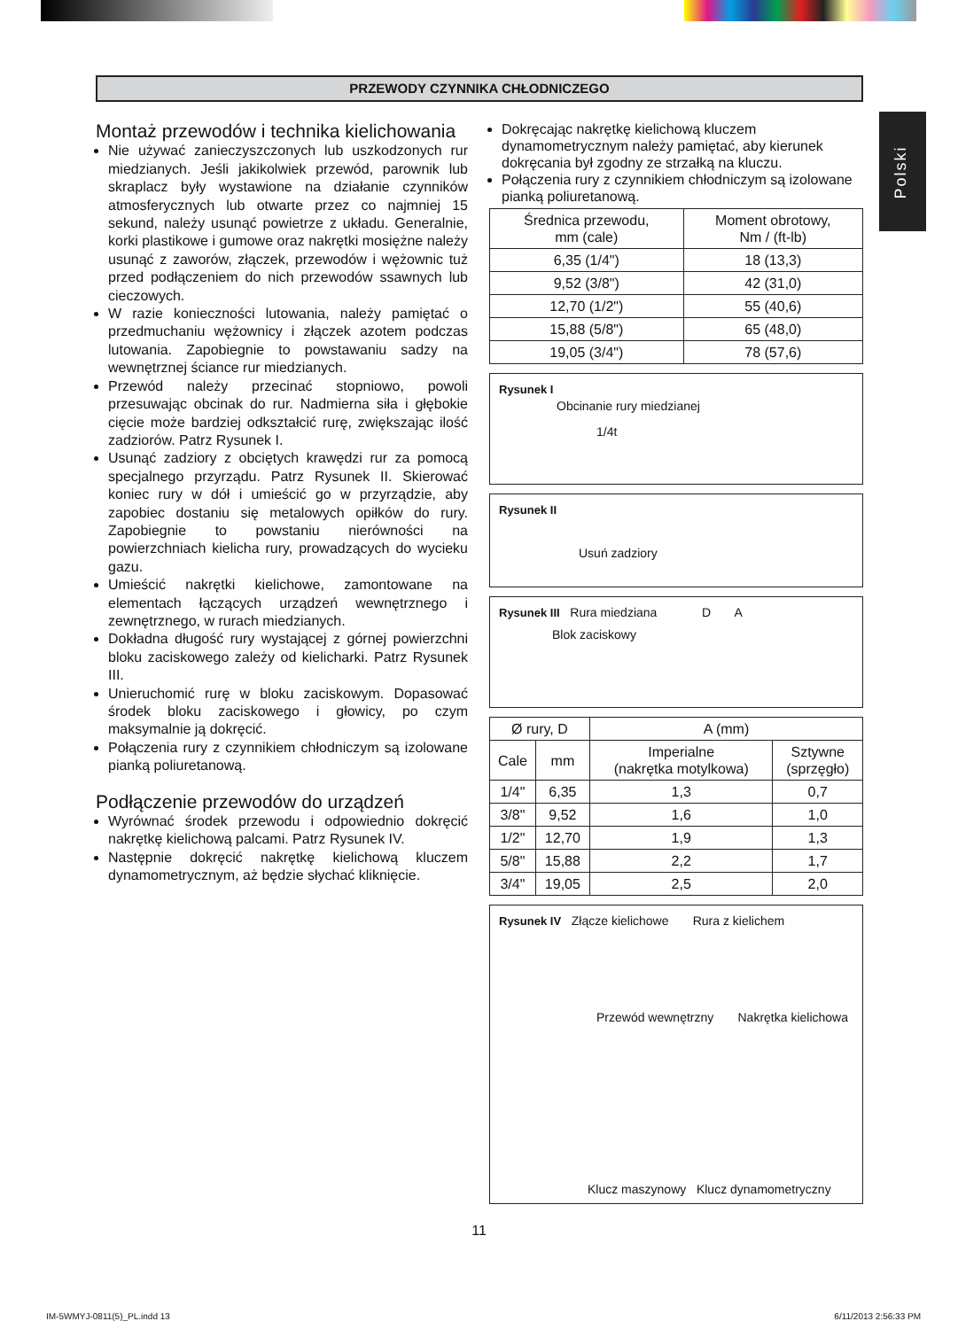PRZEWODY CZYNNIKA CHŁODNICZEGO
Polski
Montaż przewodów i technika kielichowania
Nie używać zanieczyszczonych lub uszkodzonych rur miedzianych. Jeśli jakikolwiek przewód, parownik lub skraplacz były wystawione na działanie czynników atmosferycznych lub otwarte przez co najmniej 15 sekund, należy usunąć powietrze z układu. Generalnie, korki plastikowe i gumowe oraz nakrętki mosiężne należy usunąć z zaworów, złączek, przewodów i wężownic tuż przed podłączeniem do nich przewodów ssawnych lub cieczowych.
W razie konieczności lutowania, należy pamiętać o przedmuchaniu wężownicy i złączek azotem podczas lutowania. Zapobiegnie to powstawaniu sadzy na wewnętrznej ściance rur miedzianych.
Przewód należy przecinać stopniowo, powoli przesuwając obcinak do rur. Nadmierna siła i głębokie cięcie może bardziej odkształcić rurę, zwiększając ilość zadziorów. Patrz Rysunek I.
Usunąć zadziory z obciętych krawędzi rur za pomocą specjalnego przyrządu. Patrz Rysunek II. Skierować koniec rury w dół i umieścić go w przyrządzie, aby zapobiec dostaniu się metalowych opiłków do rury. Zapobiegnie to powstaniu nierówności na powierzchniach kielicha rury, prowadzących do wycieku gazu.
Umieścić nakrętki kielichowe, zamontowane na elementach łączących urządzeń wewnętrznego i zewnętrznego, w rurach miedzianych.
Dokładna długość rury wystającej z górnej powierzchni bloku zaciskowego zależy od kielicharki. Patrz Rysunek III.
Unieruchomić rurę w bloku zaciskowym. Dopasować środek bloku zaciskowego i głowicy, po czym maksymalnie ją dokręcić.
Połączenia rury z czynnikiem chłodniczym są izolowane pianką poliuretanową.
Podłączenie przewodów do urządzeń
Wyrównać środek przewodu i odpowiednio dokręcić nakrętkę kielichową palcami. Patrz Rysunek IV.
Następnie dokręcić nakrętkę kielichową kluczem dynamometrycznym, aż będzie słychać kliknięcie.
Dokręcając nakrętkę kielichową kluczem dynamometrycznym należy pamiętać, aby kierunek dokręcania był zgodny ze strzałką na kluczu.
Połączenia rury z czynnikiem chłodniczym są izolowane pianką poliuretanową.
| Średnica przewodu, mm (cale) | Moment obrotowy, Nm / (ft-lb) |
| --- | --- |
| 6,35 (1/4") | 18 (13,3) |
| 9,52 (3/8") | 42 (31,0) |
| 12,70 (1/2") | 55 (40,6) |
| 15,88 (5/8") | 65 (48,0) |
| 19,05 (3/4") | 78 (57,6) |
Rysunek I
Obcinanie rury miedzianej
1/4t
Rysunek II
Usuń zadziory
Rysunek III Rura miedziana D A
Blok zaciskowy
| Ø rury, D | | A (mm) | |
| --- | --- | --- | --- |
| Cale | mm | Imperialne (nakrętka motylkowa) | Sztywne (sprzęgło) |
| 1/4" | 6,35 | 1,3 | 0,7 |
| 3/8" | 9,52 | 1,6 | 1,0 |
| 1/2" | 12,70 | 1,9 | 1,3 |
| 5/8" | 15,88 | 2,2 | 1,7 |
| 3/4" | 19,05 | 2,5 | 2,0 |
Rysunek IV Złącze kielichowe Rura z kielichem
Przewód wewnętrzny Nakrętka kielichowa
Klucz maszynowy Klucz dynamometryczny
11
IM-5WMYJ-0811(5)_PL.indd 13 6/11/2013 2:56:33 PM